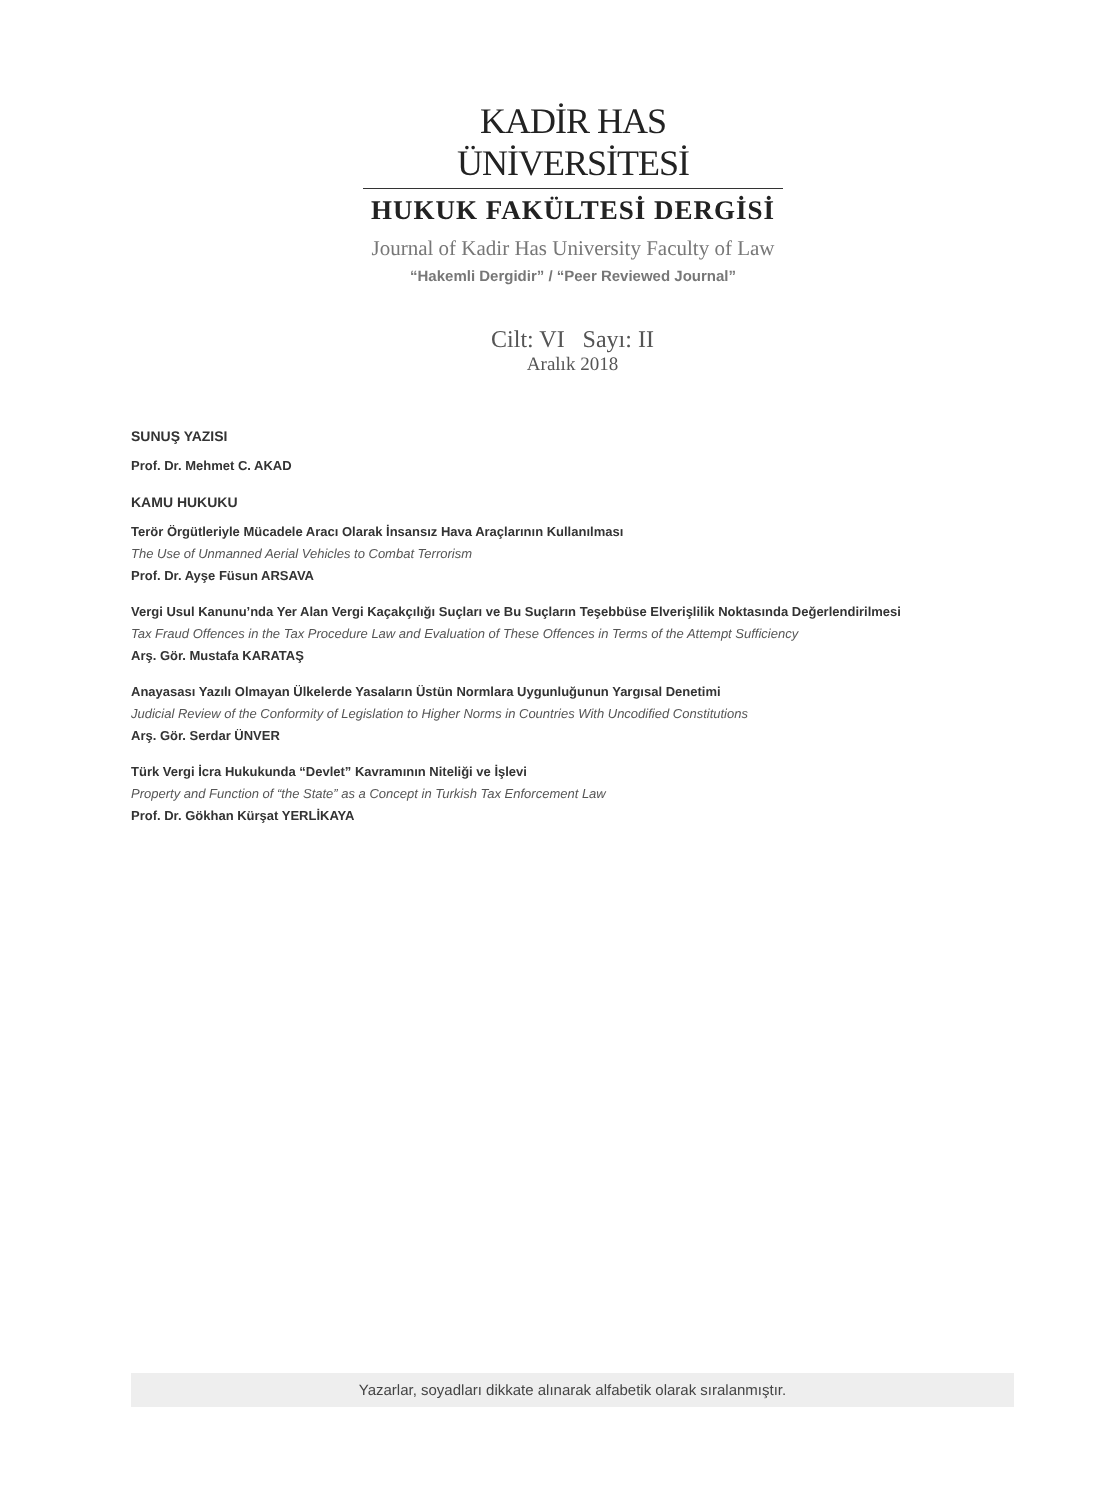KADİR HAS ÜNİVERSİTESİ
HUKUK FAKÜLTESİ DERGİSİ
Journal of Kadir Has University Faculty of Law
“Hakemli Dergidir” / “Peer Reviewed Journal”
Cilt: VI Sayı: II
Aralık 2018
SUNUŞ YAZISI
Prof. Dr. Mehmet C. AKAD
KAMU HUKUKU
Terör Örgütleriyle Mücadele Aracı Olarak İnsansız Hava Araçlarının Kullanılması
The Use of Unmanned Aerial Vehicles to Combat Terrorism
Prof. Dr. Ayşe Füsun ARSAVA
Vergi Usul Kanunu’nda Yer Alan Vergi Kaçakçılığı Suçları ve Bu Suçların Teşebbüse Elverişlilik Noktasında Değerlendirilmesi
Tax Fraud Offences in the Tax Procedure Law and Evaluation of These Offences in Terms of the Attempt Sufficiency
Arş. Gör. Mustafa KARATAŞ
Anayasası Yazılı Olmayan Ülkelerde Yasaların Üstün Normlara Uygunluğunun Yargısal Denetimi
Judicial Review of the Conformity of Legislation to Higher Norms in Countries With Uncodified Constitutions
Arş. Gör. Serdar ÜNVER
Türk Vergi İcra Hukukunda “Devlet” Kavramının Niteliği ve İşlevi
Property and Function of “the State” as a Concept in Turkish Tax Enforcement Law
Prof. Dr. Gökhan Kürşat YERLİKAYA
Yazarlar, soyadları dikkate alınarak alfabetik olarak sıralanmıştır.